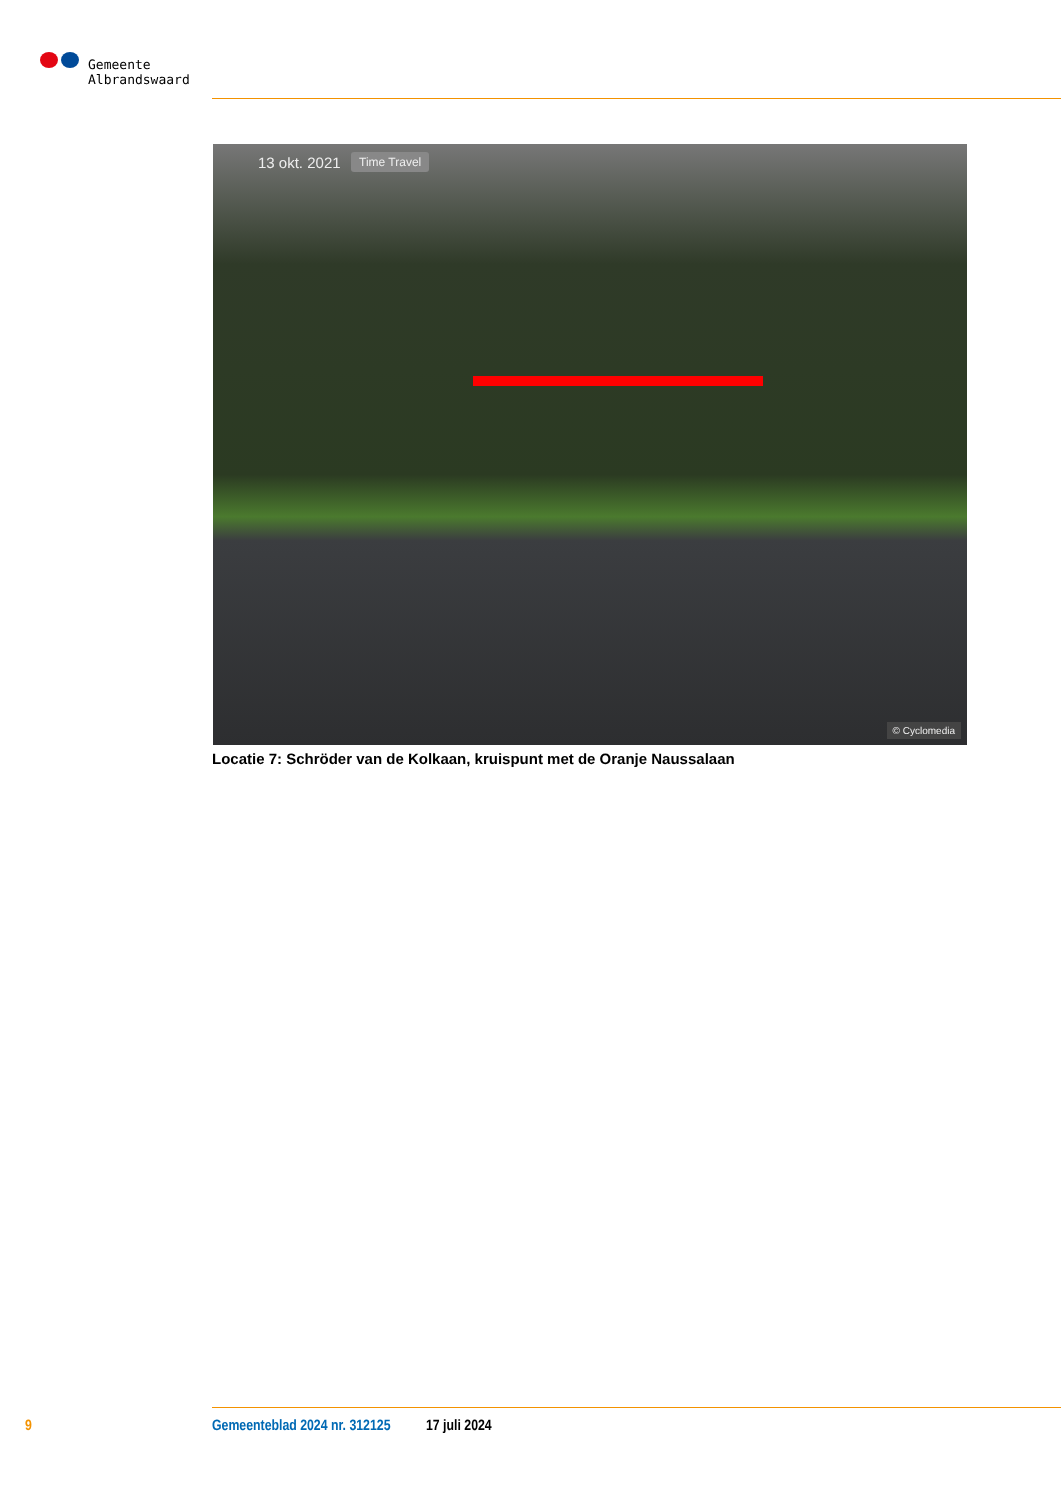Gemeente
Albrandswaard
13 okt. 2021 Time Travel
© Cyclomedia
Locatie 7: Schröder van de Kolkaan, kruispunt met de Oranje Naussalaan
9 Gemeenteblad 2024 nr. 312125 17 juli 2024